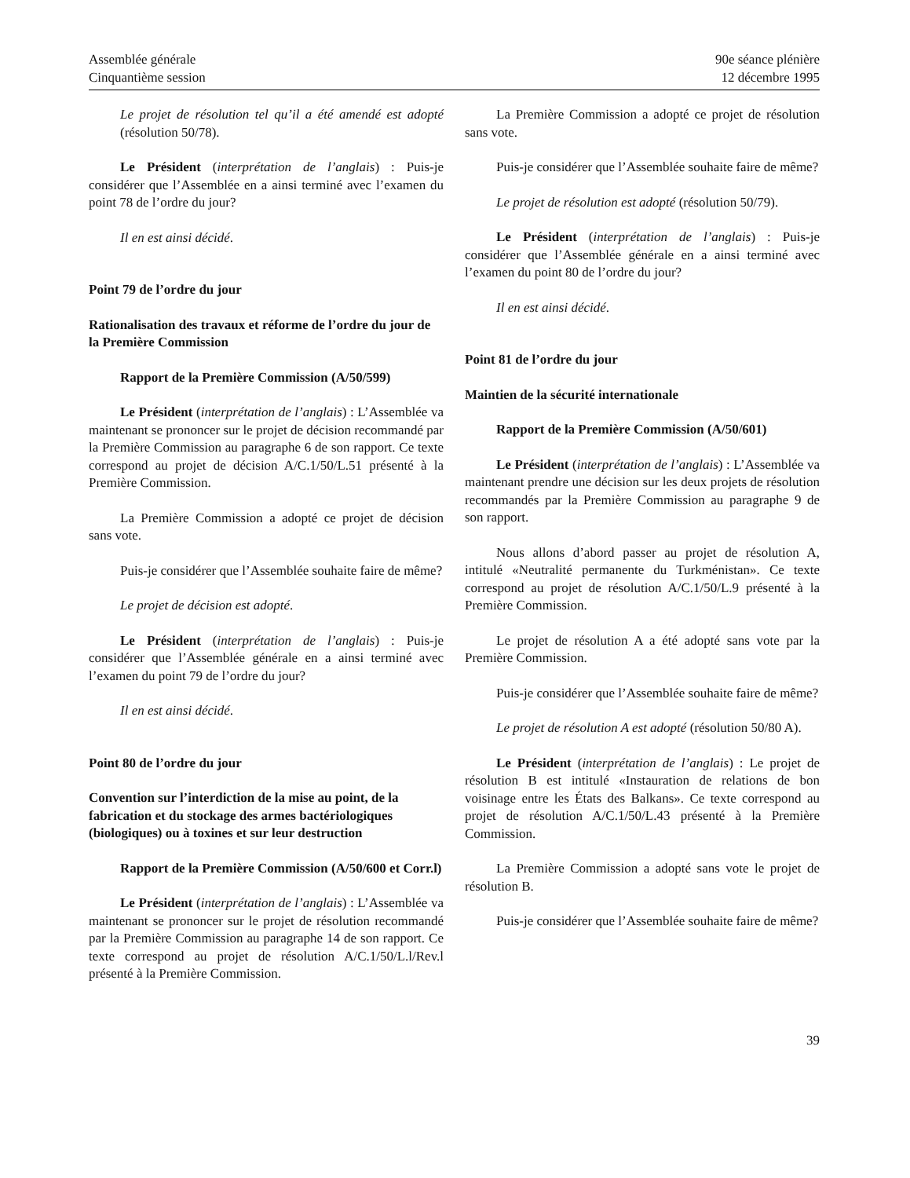Assemblée générale
Cinquantième session
90e séance plénière
12 décembre 1995
Le projet de résolution tel qu’il a été amendé est adopté (résolution 50/78).
Le Président (interprétation de l’anglais) : Puis-je considérer que l’Assemblée en a ainsi terminé avec l’examen du point 78 de l’ordre du jour?
Il en est ainsi décidé.
Point 79 de l’ordre du jour
Rationalisation des travaux et réforme de l’ordre du jour de la Première Commission
Rapport de la Première Commission (A/50/599)
Le Président (interprétation de l’anglais) : L’Assemblée va maintenant se prononcer sur le projet de décision recommandé par la Première Commission au paragraphe 6 de son rapport. Ce texte correspond au projet de décision A/C.1/50/L.51 présenté à la Première Commission.
La Première Commission a adopté ce projet de décision sans vote.
Puis-je considérer que l’Assemblée souhaite faire de même?
Le projet de décision est adopté.
Le Président (interprétation de l’anglais) : Puis-je considérer que l’Assemblée générale en a ainsi terminé avec l’examen du point 79 de l’ordre du jour?
Il en est ainsi décidé.
Point 80 de l’ordre du jour
Convention sur l’interdiction de la mise au point, de la fabrication et du stockage des armes bactériologiques (biologiques) ou à toxines et sur leur destruction
Rapport de la Première Commission (A/50/600 et Corr.l)
Le Président (interprétation de l’anglais) : L’Assemblée va maintenant se prononcer sur le projet de résolution recommandé par la Première Commission au paragraphe 14 de son rapport. Ce texte correspond au projet de résolution A/C.1/50/L.l/Rev.l présenté à la Première Commission.
La Première Commission a adopté ce projet de résolution sans vote.
Puis-je considérer que l’Assemblée souhaite faire de même?
Le projet de résolution est adopté (résolution 50/79).
Le Président (interprétation de l’anglais) : Puis-je considérer que l’Assemblée générale en a ainsi terminé avec l’examen du point 80 de l’ordre du jour?
Il en est ainsi décidé.
Point 81 de l’ordre du jour
Maintien de la sécurité internationale
Rapport de la Première Commission (A/50/601)
Le Président (interprétation de l’anglais) : L’Assemblée va maintenant prendre une décision sur les deux projets de résolution recommandés par la Première Commission au paragraphe 9 de son rapport.
Nous allons d’abord passer au projet de résolution A, intitulé «Neutralité permanente du Turkménistan». Ce texte correspond au projet de résolution A/C.1/50/L.9 présenté à la Première Commission.
Le projet de résolution A a été adopté sans vote par la Première Commission.
Puis-je considérer que l’Assemblée souhaite faire de même?
Le projet de résolution A est adopté (résolution 50/80 A).
Le Président (interprétation de l’anglais) : Le projet de résolution B est intitulé «Instauration de relations de bon voisinage entre les États des Balkans». Ce texte correspond au projet de résolution A/C.1/50/L.43 présenté à la Première Commission.
La Première Commission a adopté sans vote le projet de résolution B.
Puis-je considérer que l’Assemblée souhaite faire de même?
39